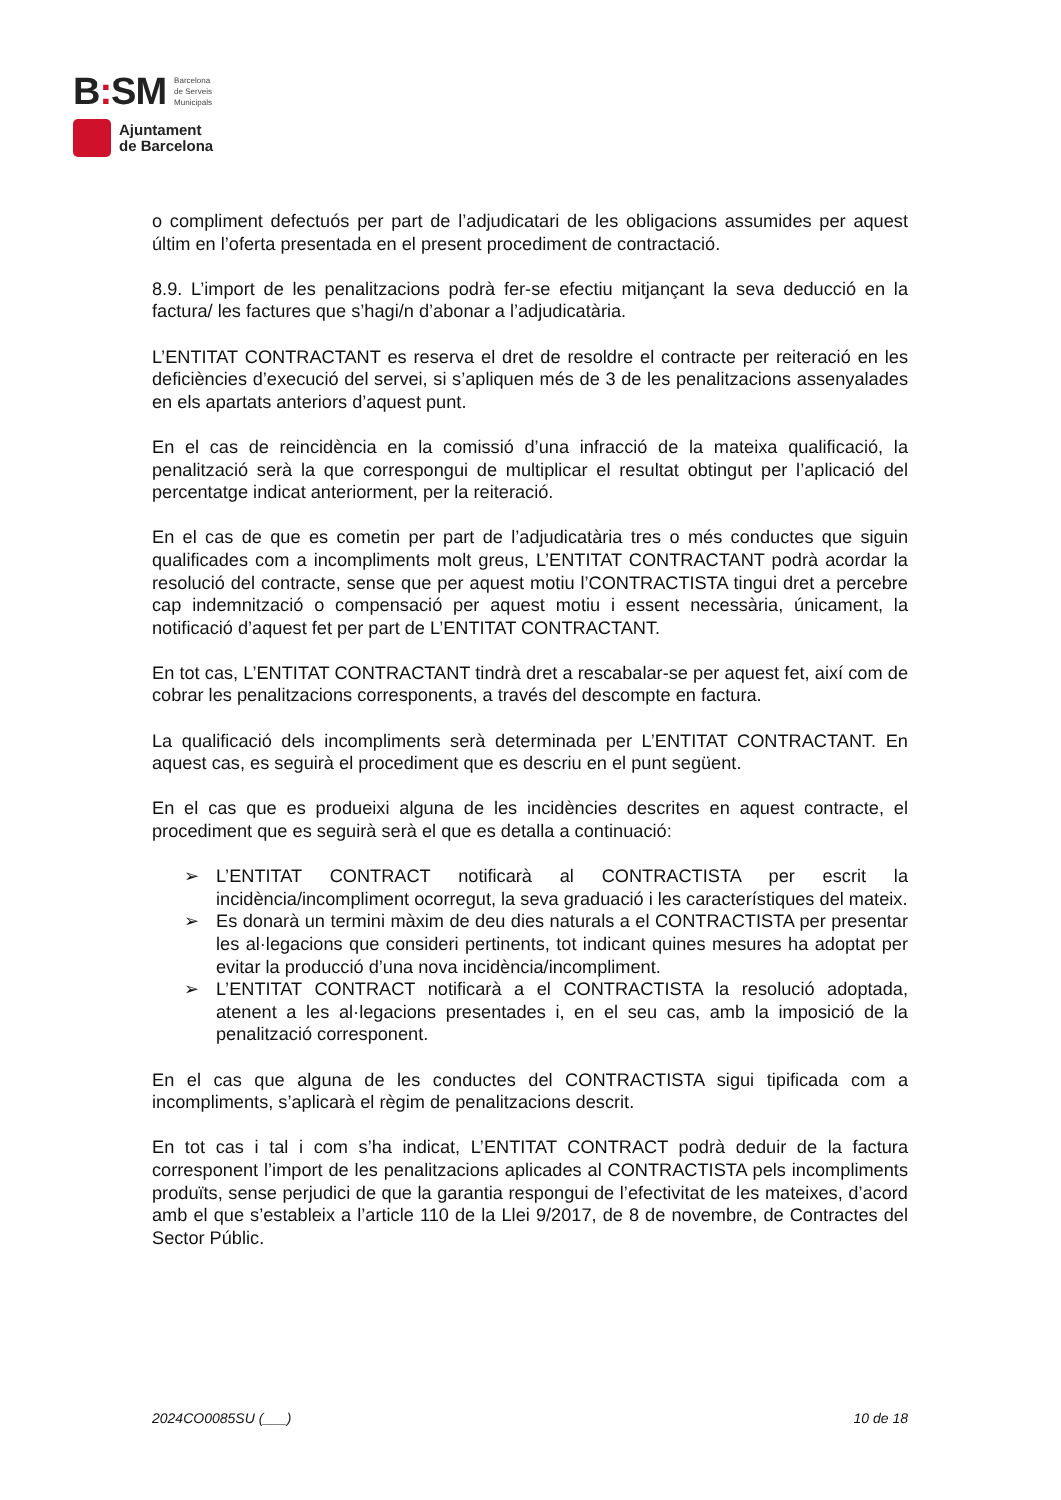B: SM
Barcelona
de Serveis
Municipals
Ajuntament
de Barcelona
o compliment defectuós per part de l’adjudicatari de les obligacions assumides per aquest últim en l’oferta presentada en el present procediment de contractació.
8.9. L’import de les penalitzacions podrà fer-se efectiu mitjançant la seva deducció en la factura/ les factures que s’hagi/n d’abonar a l’adjudicatària.
L’ENTITAT CONTRACTANT es reserva el dret de resoldre el contracte per reiteració en les deficiències d’execució del servei, si s’apliquen més de 3 de les penalitzacions assenyalades en els apartats anteriors d’aquest punt.
En el cas de reincidència en la comissió d’una infracció de la mateixa qualificació, la penalització serà la que correspongui de multiplicar el resultat obtingut per l’aplicació del percentatge indicat anteriorment, per la reiteració.
En el cas de que es cometin per part de l’adjudicatària tres o més conductes que siguin qualificades com a incompliments molt greus, L’ENTITAT CONTRACTANT podrà acordar la resolució del contracte, sense que per aquest motiu l’CONTRACTISTA tingui dret a percebre cap indemnització o compensació per aquest motiu i essent necessària, únicament, la notificació d’aquest fet per part de L’ENTITAT CONTRACTANT.
En tot cas, L’ENTITAT CONTRACTANT tindrà dret a rescabalar-se per aquest fet, així com de cobrar les penalitzacions corresponents, a través del descompte en factura.
La qualificació dels incompliments serà determinada per L’ENTITAT CONTRACTANT. En aquest cas, es seguirà el procediment que es descriu en el punt següent.
En el cas que es produeixi alguna de les incidències descrites en aquest contracte, el procediment que es seguirà serà el que es detalla a continuació:
➢ L’ENTITAT CONTRACT notificarà al CONTRACTISTA per escrit la incidència/incompliment ocorregut, la seva graduació i les característiques del mateix.
➢ Es donarà un termini màxim de deu dies naturals a el CONTRACTISTA per presentar les al·legacions que consideri pertinents, tot indicant quines mesures ha adoptat per evitar la producció d’una nova incidència/incompliment.
➢ L’ENTITAT CONTRACT notificarà a el CONTRACTISTA la resolució adoptada, atenent a les al·legacions presentades i, en el seu cas, amb la imposició de la penalització corresponent.
En el cas que alguna de les conductes del CONTRACTISTA sigui tipificada com a incompliments, s’aplicarà el règim de penalitzacions descrit.
En tot cas i tal i com s’ha indicat, L’ENTITAT CONTRACT podrà deduir de la factura corresponent l’import de les penalitzacions aplicades al CONTRACTISTA pels incompliments produïts, sense perjudici de que la garantia respongui de l’efectivitat de les mateixes, d’acord amb el que s’estableix a l’article 110 de la Llei 9/2017, de 8 de novembre, de Contractes del Sector Públic.
2024CO0085SU (___) 10 de 18